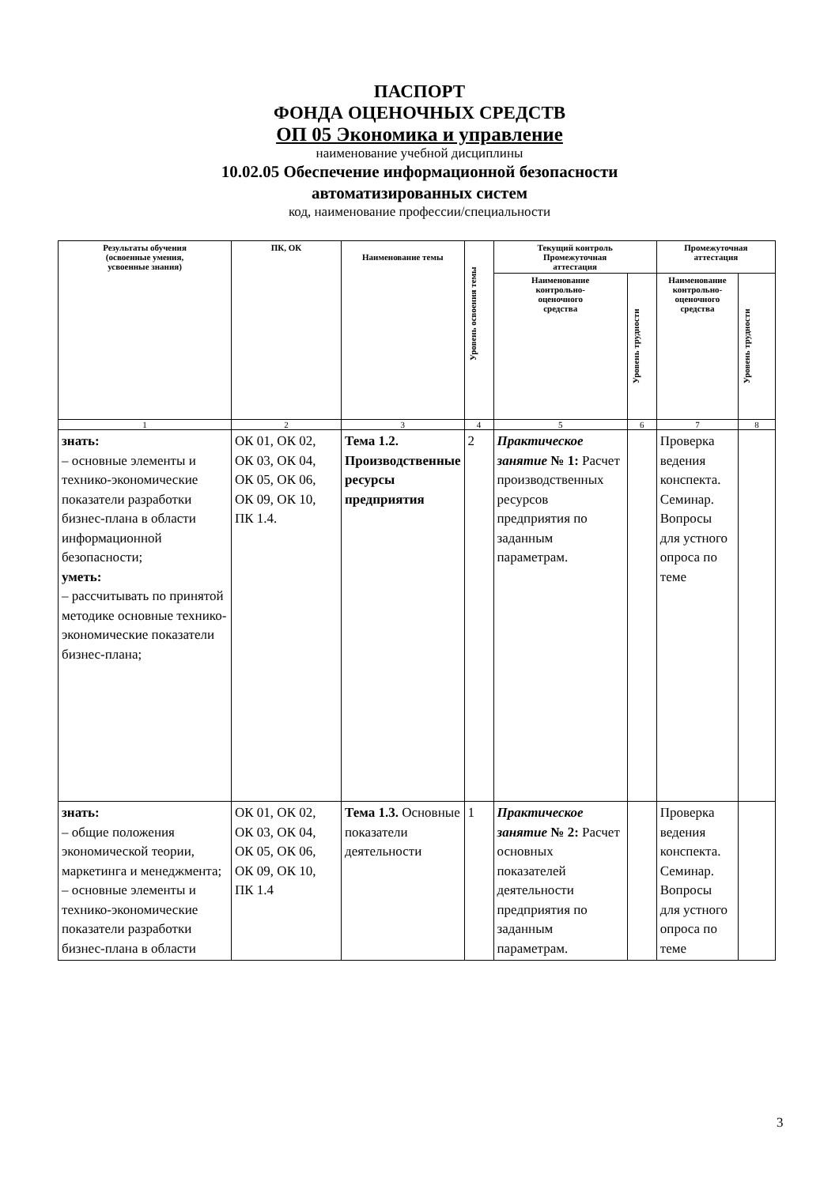ПАСПОРТ
ФОНДА ОЦЕНОЧНЫХ СРЕДСТВ
ОП 05 Экономика и управление
наименование учебной дисциплины
10.02.05 Обеспечение информационной безопасности
автоматизированных систем
код, наименование профессии/специальности
| Результаты обучения (освоенные умения, усвоенные знания) | ПК, ОК | Наименование темы | Уровень освоения темы | Текущий контроль Промежуточная аттестация | | Промежуточная аттестация | |
| --- | --- | --- | --- | --- | --- | --- | --- |
| | | | | Наименование контрольно- оценочного средства | Уровень трудности | Наименование контрольно- оценочного средства | Уровень трудности |
| 1 | 2 | 3 | 4 | 5 | 6 | 7 | 8 |
| знать: – основные элементы и технико-экономические показатели разработки бизнес-плана в области информационной безопасности; уметь: – рассчитывать по принятой методике основные технико-экономические показатели бизнес-плана; | ОК 01, ОК 02, ОК 03, ОК 04, ОК 05, ОК 06, ОК 09, ОК 10, ПК 1.4. | Тема 1.2. Производственные ресурсы предприятия | 2 | Практическое занятие № 1: Расчет производственных ресурсов предприятия по заданным параметрам. | | Проверка ведения конспекта. Семинар. Вопросы для устного опроса по теме | |
| знать: – общие положения экономической теории, маркетинга и менеджмента; – основные элементы и технико-экономические показатели разработки бизнес-плана в области | ОК 01, ОК 02, ОК 03, ОК 04, ОК 05, ОК 06, ОК 09, ОК 10, ПК 1.4 | Тема 1.3. Основные показатели деятельности | 1 | Практическое занятие № 2: Расчет основных показателей деятельности предприятия по заданным параметрам. | | Проверка ведения конспекта. Семинар. Вопросы для устного опроса по теме | |
3